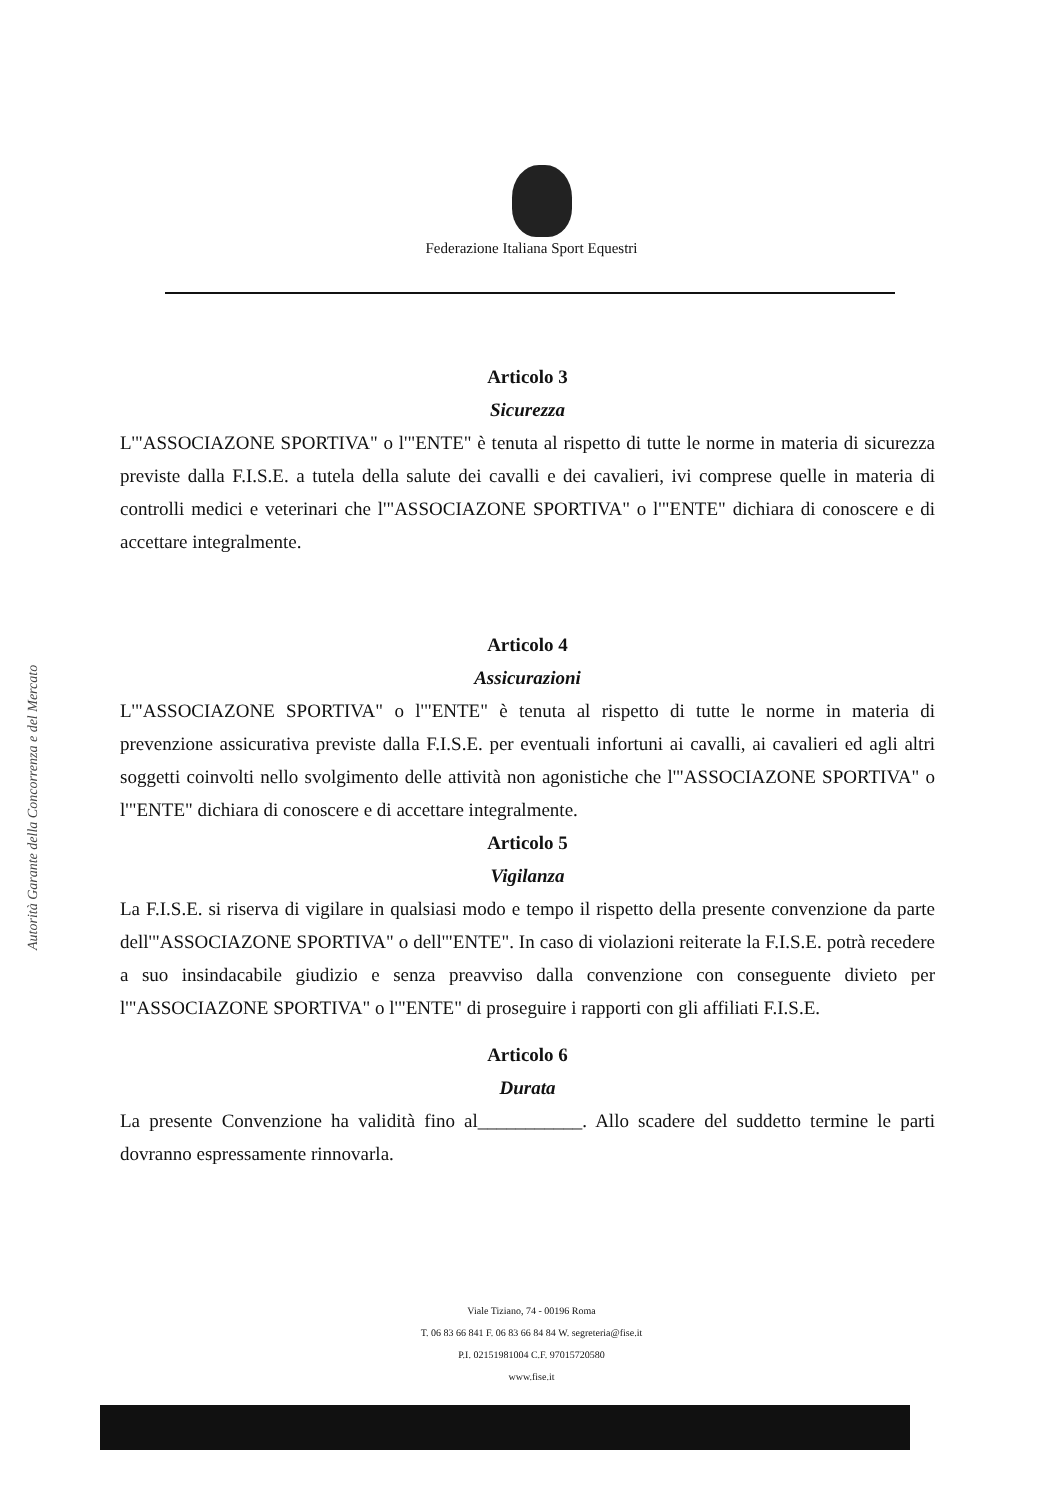Federazione Italiana Sport Equestri
Autorità Garante della Concorrenza e del Mercato
Articolo 3
Sicurezza
L'"ASSOCIAZONE SPORTIVA" o l'"ENTE" è tenuta al rispetto di tutte le norme in materia di sicurezza previste dalla F.I.S.E. a tutela della salute dei cavalli e dei cavalieri, ivi comprese quelle in materia di controlli medici e veterinari che l'"ASSOCIAZONE SPORTIVA" o l'"ENTE" dichiara di conoscere e di accettare integralmente.
Articolo 4
Assicurazioni
L'"ASSOCIAZONE SPORTIVA" o l'"ENTE" è tenuta al rispetto di tutte le norme in materia di prevenzione assicurativa previste dalla F.I.S.E. per eventuali infortuni ai cavalli, ai cavalieri ed agli altri soggetti coinvolti nello svolgimento delle attività non agonistiche che l'"ASSOCIAZONE SPORTIVA" o l'"ENTE" dichiara di conoscere e di accettare integralmente.
Articolo 5
Vigilanza
La F.I.S.E. si riserva di vigilare in qualsiasi modo e tempo il rispetto della presente convenzione da parte dell'"ASSOCIAZONE SPORTIVA" o dell'"ENTE". In caso di violazioni reiterate la F.I.S.E. potrà recedere a suo insindacabile giudizio e senza preavviso dalla convenzione con conseguente divieto per l'"ASSOCIAZONE SPORTIVA" o l'"ENTE" di proseguire i rapporti con gli affiliati F.I.S.E.
Articolo 6
Durata
La presente Convenzione ha validità fino al___________. Allo scadere del suddetto termine le parti dovranno espressamente rinnovarla.
Viale Tiziano, 74 - 00196 Roma
T. 06 83 66 841 F. 06 83 66 84 84 W. segreteria@fise.it
P.I. 02151981004 C.F. 97015720580
www.fise.it